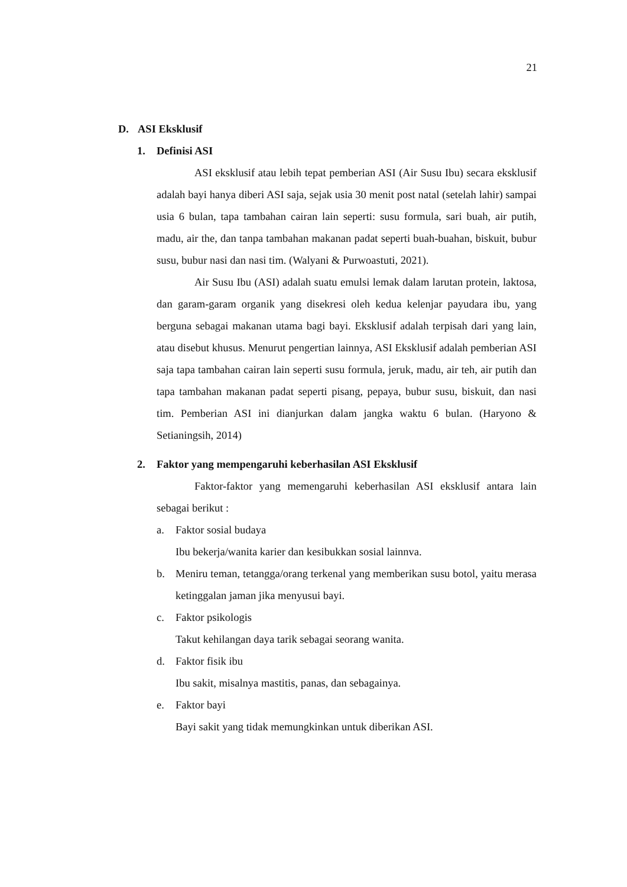21
D. ASI Eksklusif
1. Definisi ASI
ASI eksklusif atau lebih tepat pemberian ASI (Air Susu Ibu) secara eksklusif adalah bayi hanya diberi ASI saja, sejak usia 30 menit post natal (setelah lahir) sampai usia 6 bulan, tapa tambahan cairan lain seperti: susu formula, sari buah, air putih, madu, air the, dan tanpa tambahan makanan padat seperti buah-buahan, biskuit, bubur susu, bubur nasi dan nasi tim. (Walyani & Purwoastuti, 2021).
Air Susu Ibu (ASI) adalah suatu emulsi lemak dalam larutan protein, laktosa, dan garam-garam organik yang disekresi oleh kedua kelenjar payudara ibu, yang berguna sebagai makanan utama bagi bayi. Eksklusif adalah terpisah dari yang lain, atau disebut khusus. Menurut pengertian lainnya, ASI Eksklusif adalah pemberian ASI saja tapa tambahan cairan lain seperti susu formula, jeruk, madu, air teh, air putih dan tapa tambahan makanan padat seperti pisang, pepaya, bubur susu, biskuit, dan nasi tim. Pemberian ASI ini dianjurkan dalam jangka waktu 6 bulan. (Haryono & Setianingsih, 2014)
2. Faktor yang mempengaruhi keberhasilan ASI Eksklusif
Faktor-faktor yang memengaruhi keberhasilan ASI eksklusif antara lain sebagai berikut :
a. Faktor sosial budaya
Ibu bekerja/wanita karier dan kesibukkan sosial lainnva.
b. Meniru teman, tetangga/orang terkenal yang memberikan susu botol, yaitu merasa ketinggalan jaman jika menyusui bayi.
c. Faktor psikologis
Takut kehilangan daya tarik sebagai seorang wanita.
d. Faktor fisik ibu
Ibu sakit, misalnya mastitis, panas, dan sebagainya.
e. Faktor bayi
Bayi sakit yang tidak memungkinkan untuk diberikan ASI.